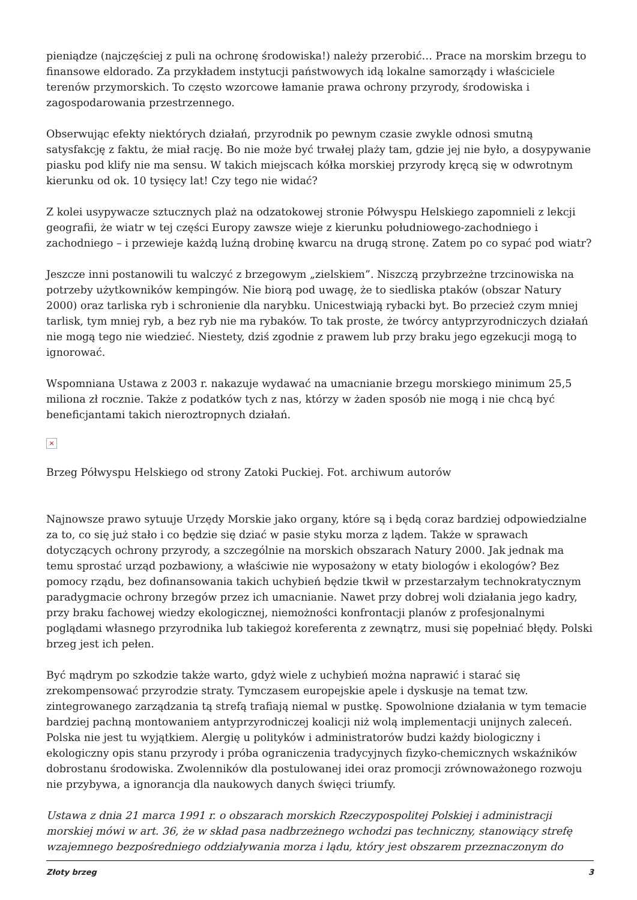pieniądze (najczęściej z puli na ochronę środowiska!) należy przerobić… Prace na morskim brzegu to finansowe eldorado. Za przykładem instytucji państwowych idą lokalne samorządy i właściciele terenów przymorskich. To często wzorcowe łamanie prawa ochrony przyrody, środowiska i zagospodarowania przestrzennego.
Obserwując efekty niektórych działań, przyrodnik po pewnym czasie zwykle odnosi smutną satysfakcję z faktu, że miał rację. Bo nie może być trwałej plaży tam, gdzie jej nie było, a dosypywanie piasku pod klify nie ma sensu. W takich miejscach kółka morskiej przyrody kręcą się w odwrotnym kierunku od ok. 10 tysięcy lat! Czy tego nie widać?
Z kolei usypywacze sztucznych plaż na odzatokowej stronie Półwyspu Helskiego zapomnieli z lekcji geografii, że wiatr w tej części Europy zawsze wieje z kierunku południowego-zachodniego i zachodniego – i przewieje każdą luźną drobinę kwarcu na drugą stronę. Zatem po co sypać pod wiatr?
Jeszcze inni postanowili tu walczyć z brzegowym „zielskiem”. Niszczą przybrzeżne trzcinowiska na potrzeby użytkowników kempingów. Nie biorą pod uwagę, że to siedliska ptaków (obszar Natury 2000) oraz tarliska ryb i schronienie dla narybku. Unicestwiają rybacki byt. Bo przecież czym mniej tarlisk, tym mniej ryb, a bez ryb nie ma rybaków. To tak proste, że twórcy antyprzyrodniczych działań nie mogą tego nie wiedzieć. Niestety, dziś zgodnie z prawem lub przy braku jego egzekucji mogą to ignorować.
Wspomniana Ustawa z 2003 r. nakazuje wydawać na umacnianie brzegu morskiego minimum 25,5 miliona zł rocznie. Także z podatków tych z nas, którzy w żaden sposób nie mogą i nie chcą być beneficjantami takich nieroztropnych działań.
×
Brzeg Półwyspu Helskiego od strony Zatoki Puckiej. Fot. archiwum autorów
Najnowsze prawo sytuuje Urzędy Morskie jako organy, które są i będą coraz bardziej odpowiedzialne za to, co się już stało i co będzie się dziać w pasie styku morza z lądem. Także w sprawach dotyczących ochrony przyrody, a szczególnie na morskich obszarach Natury 2000. Jak jednak ma temu sprostać urząd pozbawiony, a właściwie nie wyposażony w etaty biologów i ekologów? Bez pomocy rządu, bez dofinansowania takich uchybień będzie tkwił w przestarzałym technokratycznym paradygmacie ochrony brzegów przez ich umacnianie. Nawet przy dobrej woli działania jego kadry, przy braku fachowej wiedzy ekologicznej, niemożności konfrontacji planów z profesjonalnymi poglądami własnego przyrodnika lub takiegoż koreferenta z zewnątrz, musi się popełniać błędy. Polski brzeg jest ich pełen.
Być mądrym po szkodzie także warto, gdyż wiele z uchybień można naprawić i starać się zrekompensować przyrodzie straty. Tymczasem europejskie apele i dyskusje na temat tzw. zintegrowanego zarządzania tą strefą trafiają niemal w pustkę. Spowolnione działania w tym temacie bardziej pachną montowaniem antyprzyrodniczej koalicji niż wolą implementacji unijnych zaleceń. Polska nie jest tu wyjątkiem. Alergię u polityków i administratorów budzi każdy biologiczny i ekologiczny opis stanu przyrody i próba ograniczenia tradycyjnych fizyko-chemicznych wskaźników dobrostanu środowiska. Zwolenników dla postulowanej idei oraz promocji zrównoważonego rozwoju nie przybywa, a ignorancja dla naukowych danych święci triumfy.
Ustawa z dnia 21 marca 1991 r. o obszarach morskich Rzeczypospolitej Polskiej i administracji morskiej mówi w art. 36, że w skład pasa nadbrzeżnego wchodzi pas techniczny, stanowiący strefę wzajemnego bezpośredniego oddziaływania morza i lądu, który jest obszarem przeznaczonym do
Złoty brzeg 3